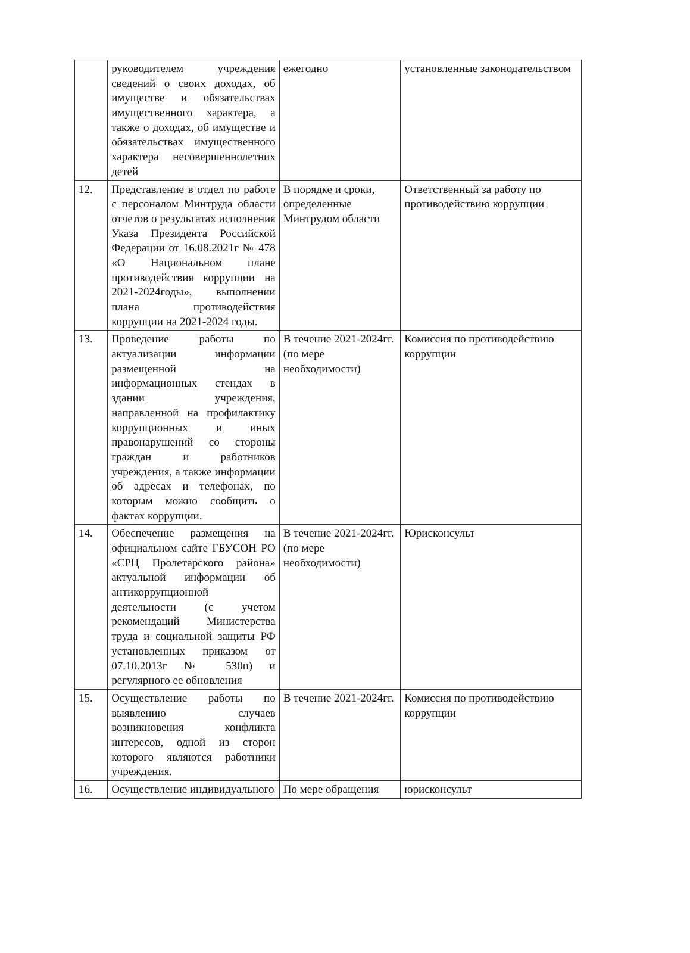| | руководителем учреждения сведений о своих доходах, об имуществе и обязательствах имущественного характера, а также о доходах, об имуществе и обязательствах имущественного характера несовершеннолетних детей | ежегодно | установленные законодательством |
| 12. | Представление в отдел по работе с персоналом Минтруда области отчетов о результатах исполнения Указа Президента Российской Федерации от 16.08.2021г № 478 «О Национальном плане противодействия коррупции на 2021-2024годы», выполнении плана противодействия коррупции на 2021-2024 годы. | В порядке и сроки, определенные Минтрудом области | Ответственный за работу по противодействию коррупции |
| 13. | Проведение работы по актуализации информации размещенной на информационных стендах в здании учреждения, направленной на профилактику коррупционных и иных правонарушений со стороны граждан и работников учреждения, а также информации об адресах и телефонах, по которым можно сообщить о фактах коррупции. | В течение 2021-2024гг. (по мере необходимости) | Комиссия по противодействию коррупции |
| 14. | Обеспечение размещения на официальном сайте ГБУСОН РО «СРЦ Пролетарского района» актуальной информации об антикоррупционной деятельности (с учетом рекомендаций Министерства труда и социальной защиты РФ установленных приказом от 07.10.2013г № 530н) и регулярного ее обновления | В течение 2021-2024гг. (по мере необходимости) | Юрисконсульт |
| 15. | Осуществление работы по выявлению случаев возникновения конфликта интересов, одной из сторон которого являются работники учреждения. | В течение 2021-2024гг. | Комиссия по противодействию коррупции |
| 16. | Осуществление индивидуального | По мере обращения | юрисконсульт |